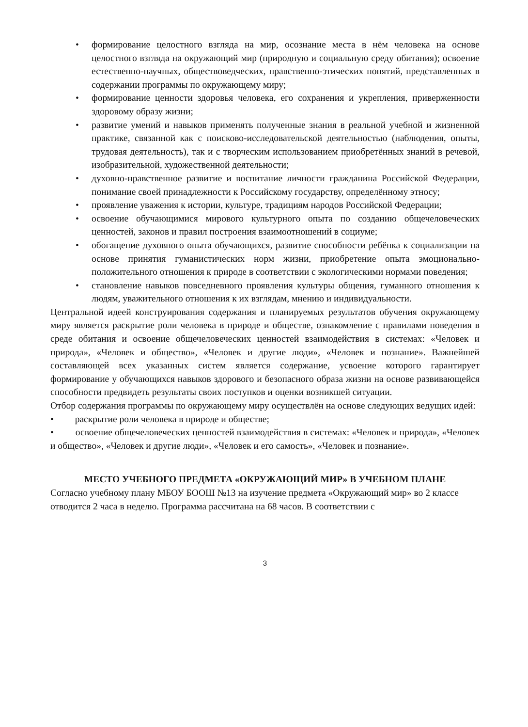• формирование целостного взгляда на мир, осознание места в нём человека на основе целостного взгляда на окружающий мир (природную и социальную среду обитания); освоение естественно-научных, обществоведческих, нравственно-этических понятий, представленных в содержании программы по окружающему миру;
• формирование ценности здоровья человека, его сохранения и укрепления, приверженности здоровому образу жизни;
• развитие умений и навыков применять полученные знания в реальной учебной и жизненной практике, связанной как с поисково-исследовательской деятельностью (наблюдения, опыты, трудовая деятельность), так и с творческим использованием приобретённых знаний в речевой, изобразительной, художественной деятельности;
• духовно-нравственное развитие и воспитание личности гражданина Российской Федерации, понимание своей принадлежности к Российскому государству, определённому этносу;
• проявление уважения к истории, культуре, традициям народов Российской Федерации;
• освоение обучающимися мирового культурного опыта по созданию общечеловеческих ценностей, законов и правил построения взаимоотношений в социуме;
• обогащение духовного опыта обучающихся, развитие способности ребёнка к социализации на основе принятия гуманистических норм жизни, приобретение опыта эмоционально-положительного отношения к природе в соответствии с экологическими нормами поведения;
• становление навыков повседневного проявления культуры общения, гуманного отношения к людям, уважительного отношения к их взглядам, мнению и индивидуальности.
Центральной идеей конструирования содержания и планируемых результатов обучения окружающему миру является раскрытие роли человека в природе и обществе, ознакомление с правилами поведения в среде обитания и освоение общечеловеческих ценностей взаимодействия в системах: «Человек и природа», «Человек и общество», «Человек и другие люди», «Человек и познание». Важнейшей составляющей всех указанных систем является содержание, усвоение которого гарантирует формирование у обучающихся навыков здорового и безопасного образа жизни на основе развивающейся способности предвидеть результаты своих поступков и оценки возникшей ситуации.
Отбор содержания программы по окружающему миру осуществлён на основе следующих ведущих идей:
• раскрытие роли человека в природе и обществе;
• освоение общечеловеческих ценностей взаимодействия в системах: «Человек и природа», «Человек и общество», «Человек и другие люди», «Человек и его самость», «Человек и познание».
МЕСТО УЧЕБНОГО ПРЕДМЕТА «ОКРУЖАЮЩИЙ МИР» В УЧЕБНОМ ПЛАНЕ
Согласно учебному плану МБОУ БООШ №13 на изучение предмета «Окружающий мир» во 2 классе отводится 2 часа в неделю. Программа рассчитана на 68 часов. В соответствии с
3